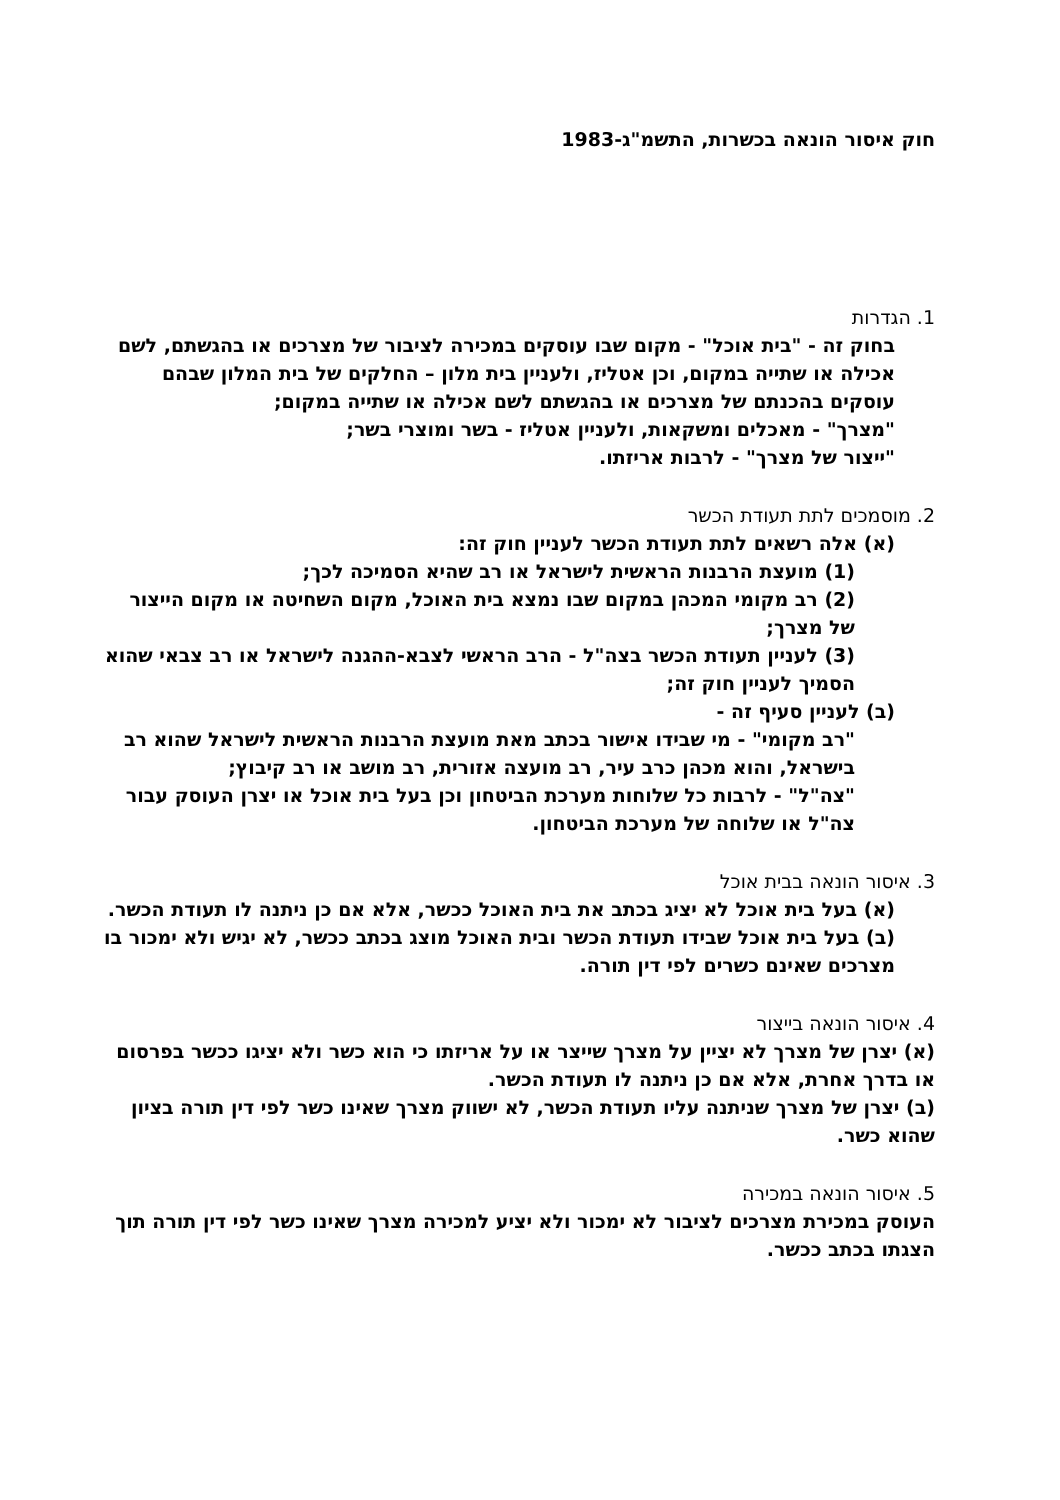חוק איסור הונאה בכשרות, התשמ"ג-1983
1. הגדרות
בחוק זה - "בית אוכל" - מקום שבו עוסקים במכירה לציבור של מצרכים או בהגשתם, לשם אכילה או שתייה במקום, וכן אטליז, ולעניין בית מלון – החלקים של בית המלון שבהם עוסקים בהכנתם של מצרכים או בהגשתם לשם אכילה או שתייה במקום;
"מצרך" - מאכלים ומשקאות, ולעניין אטליז - בשר ומוצרי בשר;
"ייצור של מצרך" - לרבות אריזתו.
2. מוסמכים לתת תעודת הכשר
(א) אלה רשאים לתת תעודת הכשר לעניין חוק זה:
(1) מועצת הרבנות הראשית לישראל או רב שהיא הסמיכה לכך;
(2) רב מקומי המכהן במקום שבו נמצא בית האוכל, מקום השחיטה או מקום הייצור של מצרך;
(3) לעניין תעודת הכשר בצה"ל - הרב הראשי לצבא-ההגנה לישראל או רב צבאי שהוא הסמיך לעניין חוק זה;
(ב) לעניין סעיף זה -
"רב מקומי" - מי שבידו אישור בכתב מאת מועצת הרבנות הראשית לישראל שהוא רב בישראל, והוא מכהן כרב עיר, רב מועצה אזורית, רב מושב או רב קיבוץ;
"צה"ל" - לרבות כל שלוחות מערכת הביטחון וכן בעל בית אוכל או יצרן העוסק עבור צה"ל או שלוחה של מערכת הביטחון.
3. איסור הונאה בבית אוכל
(א) בעל בית אוכל לא יציג בכתב את בית האוכל ככשר, אלא אם כן ניתנה לו תעודת הכשר.
(ב) בעל בית אוכל שבידו תעודת הכשר ובית האוכל מוצג בכתב ככשר, לא יגיש ולא ימכור בו מצרכים שאינם כשרים לפי דין תורה.
4. איסור הונאה בייצור
(א) יצרן של מצרך לא יציין על מצרך שייצר או על אריזתו כי הוא כשר ולא יציגו ככשר בפרסום או בדרך אחרת, אלא אם כן ניתנה לו תעודת הכשר.
(ב) יצרן של מצרך שניתנה עליו תעודת הכשר, לא ישווק מצרך שאינו כשר לפי דין תורה בציון שהוא כשר.
5. איסור הונאה במכירה
העוסק במכירת מצרכים לציבור לא ימכור ולא יציע למכירה מצרך שאינו כשר לפי דין תורה תוך הצגתו בכתב ככשר.